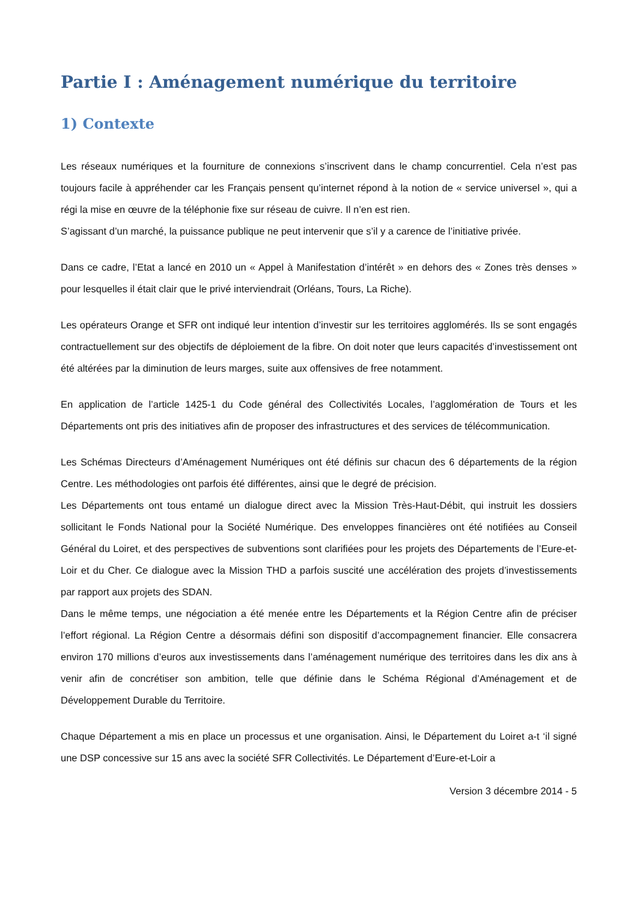Partie I : Aménagement numérique du territoire
1) Contexte
Les réseaux numériques et la fourniture de connexions s’inscrivent dans le champ concurrentiel. Cela n’est pas toujours facile à appréhender car les Français pensent qu’internet répond à la notion de « service universel », qui a régi la mise en œuvre de la téléphonie fixe sur réseau de cuivre. Il n’en est rien.
S’agissant d’un marché, la puissance publique ne peut intervenir que s’il y a carence de l’initiative privée.
Dans ce cadre, l’Etat a lancé en 2010 un « Appel à Manifestation d’intérêt » en dehors des « Zones très denses » pour lesquelles il était clair que le privé interviendrait (Orléans, Tours, La Riche).
Les opérateurs Orange et SFR ont indiqué leur intention d’investir sur les territoires agglomérés. Ils se sont engagés contractuellement sur des objectifs de déploiement de la fibre. On doit noter que leurs capacités d’investissement ont été altérées par la diminution de leurs marges, suite aux offensives de free notamment.
En application de l’article 1425-1 du Code général des Collectivités Locales, l’agglomération de Tours et les Départements ont pris des initiatives afin de proposer des infrastructures et des services de télécommunication.
Les Schémas Directeurs d’Aménagement Numériques ont été définis sur chacun des 6 départements de la région Centre. Les méthodologies ont parfois été différentes, ainsi que le degré de précision.
Les Départements ont tous entamé un dialogue direct avec la Mission Très-Haut-Débit, qui instruit les dossiers sollicitant le Fonds National pour la Société Numérique. Des enveloppes financières ont été notifiées au Conseil Général du Loiret, et des perspectives de subventions sont clarifiées pour les projets des Départements de l’Eure-et-Loir et du Cher. Ce dialogue avec la Mission THD a parfois suscité une accélération des projets d’investissements par rapport aux projets des SDAN.
Dans le même temps, une négociation a été menée entre les Départements et la Région Centre afin de préciser l’effort régional. La Région Centre a désormais défini son dispositif d’accompagnement financier. Elle consacrera environ 170 millions d’euros aux investissements dans l’aménagement numérique des territoires dans les dix ans à venir afin de concrétiser son ambition, telle que définie dans le Schéma Régional d’Aménagement et de Développement Durable du Territoire.
Chaque Département a mis en place un processus et une organisation. Ainsi, le Département du Loiret a-t ‘il signé une DSP concessive sur 15 ans avec la société SFR Collectivités. Le Département d’Eure-et-Loir a
Version 3 décembre 2014 - 5